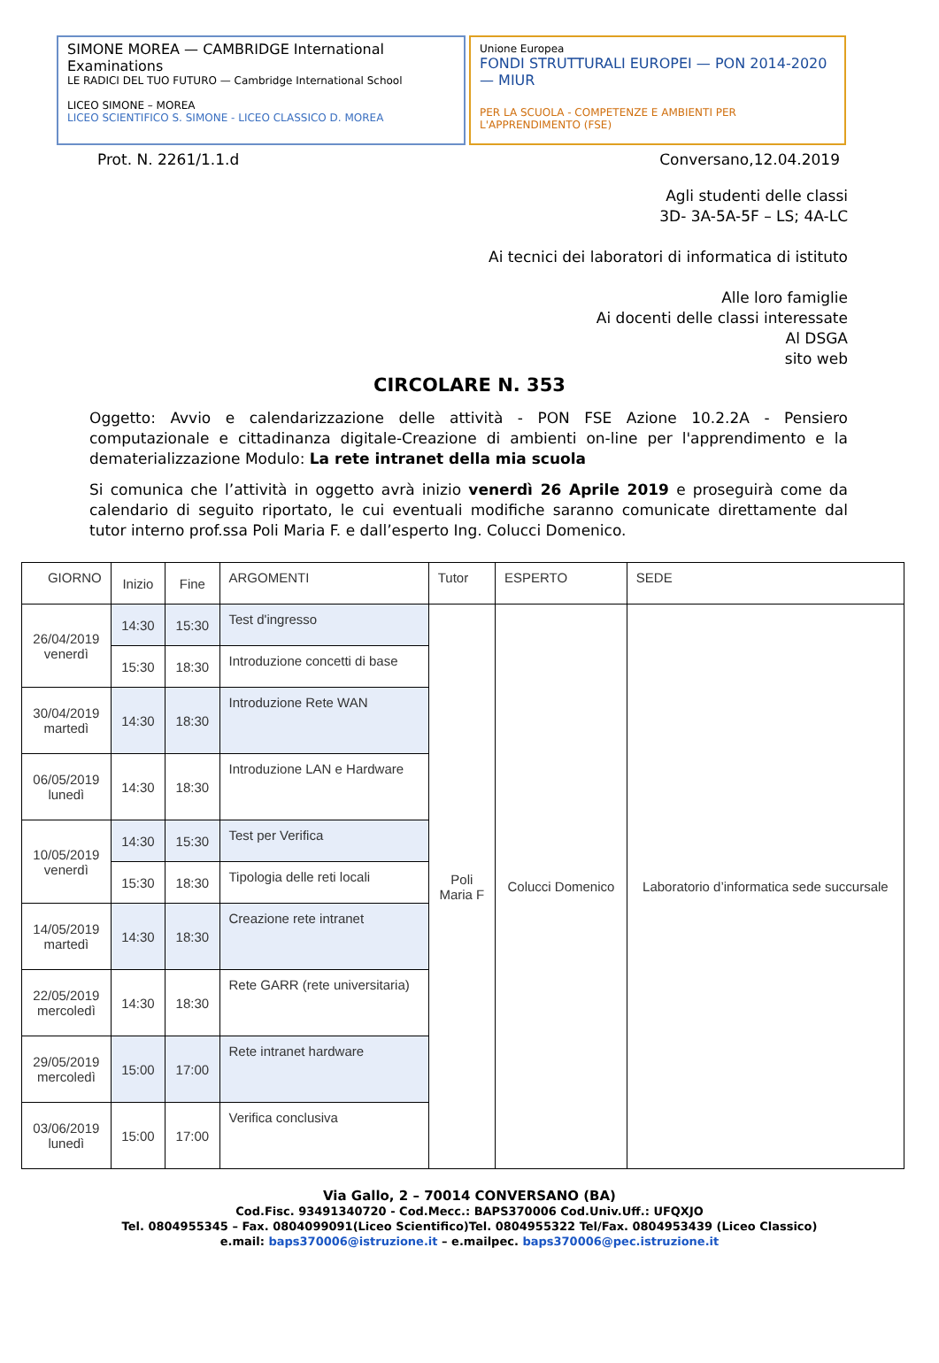SIMONE MOREA — CAMBRIDGE International Examinations
LE RADICI DEL TUO FUTURO — Cambridge International School
LICEO SIMONE – MOREA
LICEO SCIENTIFICO S. SIMONE - LICEO CLASSICO D. MOREA
Unione Europea
FONDI STRUTTURALI EUROPEI — PON 2014-2020 — MIUR
PER LA SCUOLA - COMPETENZE E AMBIENTI PER L'APPRENDIMENTO (FSE)
Prot. N. 2261/1.1.d Conversano,12.04.2019
Agli studenti delle classi
3D- 3A-5A-5F – LS; 4A-LC
Ai tecnici dei laboratori di informatica di istituto
Alle loro famiglie
Ai docenti delle classi interessate
Al DSGA
sito web
CIRCOLARE N. 353
Oggetto: Avvio e calendarizzazione delle attività - PON FSE Azione 10.2.2A - Pensiero computazionale e cittadinanza digitale-Creazione di ambienti on-line per l'apprendimento e la dematerializzazione Modulo: La rete intranet della mia scuola
Si comunica che l’attività in oggetto avrà inizio venerdì 26 Aprile 2019 e proseguirà come da calendario di seguito riportato, le cui eventuali modifiche saranno comunicate direttamente dal tutor interno prof.ssa Poli Maria F. e dall’esperto Ing. Colucci Domenico.
| GIORNO | Inizio | Fine | ARGOMENTI | Tutor | ESPERTO | SEDE |
| --- | --- | --- | --- | --- | --- | --- |
| 26/04/2019 venerdì | 14:30 | 15:30 | Test d'ingresso | Poli Maria F | Colucci Domenico | Laboratorio d’informatica sede succursale |
| | 15:30 | 18:30 | Introduzione concetti di base | | | |
| 30/04/2019 martedì | 14:30 | 18:30 | Introduzione Rete WAN | | | |
| 06/05/2019 lunedì | 14:30 | 18:30 | Introduzione LAN e Hardware | | | |
| 10/05/2019 venerdì | 14:30 | 15:30 | Test per Verifica | | | |
| | 15:30 | 18:30 | Tipologia delle reti locali | | | |
| 14/05/2019 martedì | 14:30 | 18:30 | Creazione rete intranet | | | |
| 22/05/2019 mercoledì | 14:30 | 18:30 | Rete GARR (rete universitaria) | | | |
| 29/05/2019 mercoledì | 15:00 | 17:00 | Rete intranet hardware | | | |
| 03/06/2019 lunedì | 15:00 | 17:00 | Verifica conclusiva | | | |
Via Gallo, 2 – 70014 CONVERSANO (BA)
Cod.Fisc. 93491340720 - Cod.Mecc.: BAPS370006 Cod.Univ.Uff.: UFQXJO
Tel. 0804955345 – Fax. 0804099091(Liceo Scientifico)Tel. 0804955322 Tel/Fax. 0804953439 (Liceo Classico)
e.mail: baps370006@istruzione.it – e.mailpec. baps370006@pec.istruzione.it